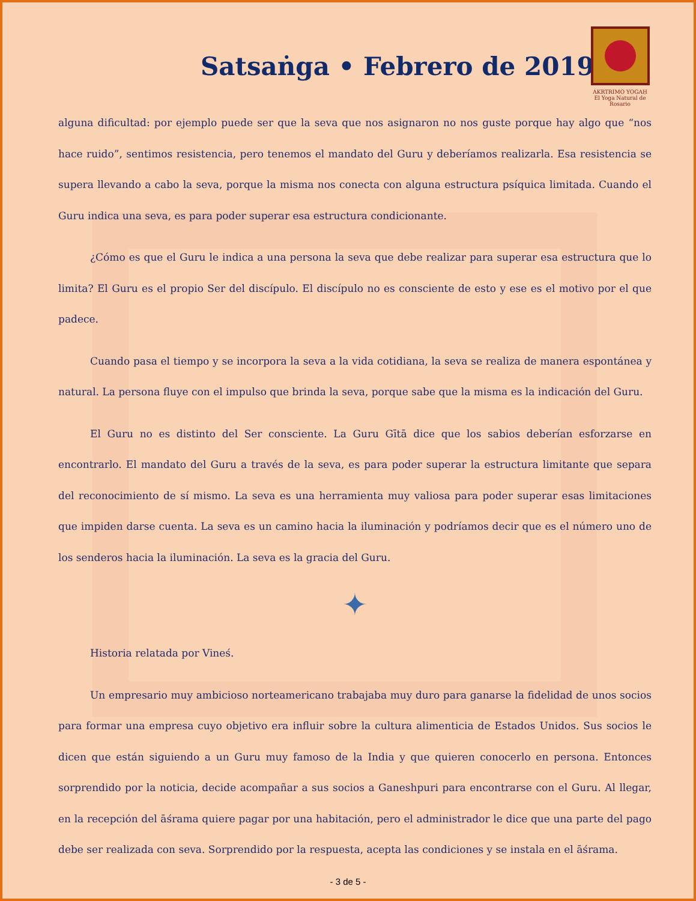Satsaṅga • Febrero de 2019
AKRTRIMO YOGAḤ
El Yoga Natural de Rosario
alguna dificultad: por ejemplo puede ser que la seva que nos asignaron no nos guste porque hay algo que “nos hace ruido”, sentimos resistencia, pero tenemos el mandato del Guru y deberíamos realizarla. Esa resistencia se supera llevando a cabo la seva, porque la misma nos conecta con alguna estructura psíquica limitada. Cuando el Guru indica una seva, es para poder superar esa estructura condicionante.
¿Cómo es que el Guru le indica a una persona la seva que debe realizar para superar esa estructura que lo limita? El Guru es el propio Ser del discípulo. El discípulo no es consciente de esto y ese es el motivo por el que padece.
Cuando pasa el tiempo y se incorpora la seva a la vida cotidiana, la seva se realiza de manera espontánea y natural. La persona fluye con el impulso que brinda la seva, porque sabe que la misma es la indicación del Guru.
El Guru no es distinto del Ser consciente. La Guru Gītā dice que los sabios deberían esforzarse en encontrarlo. El mandato del Guru a través de la seva, es para poder superar la estructura limitante que separa del reconocimiento de sí mismo. La seva es una herramienta muy valiosa para poder superar esas limitaciones que impiden darse cuenta. La seva es un camino hacia la iluminación y podríamos decir que es el número uno de los senderos hacia la iluminación. La seva es la gracia del Guru.
✦
Historia relatada por Vineś.
Un empresario muy ambicioso norteamericano trabajaba muy duro para ganarse la fidelidad de unos socios para formar una empresa cuyo objetivo era influir sobre la cultura alimenticia de Estados Unidos. Sus socios le dicen que están siguiendo a un Guru muy famoso de la India y que quieren conocerlo en persona. Entonces sorprendido por la noticia, decide acompañar a sus socios a Ganeshpuri para encontrarse con el Guru. Al llegar, en la recepción del āśrama quiere pagar por una habitación, pero el administrador le dice que una parte del pago debe ser realizada con seva. Sorprendido por la respuesta, acepta las condiciones y se instala en el āśrama.
- 3 de 5 -